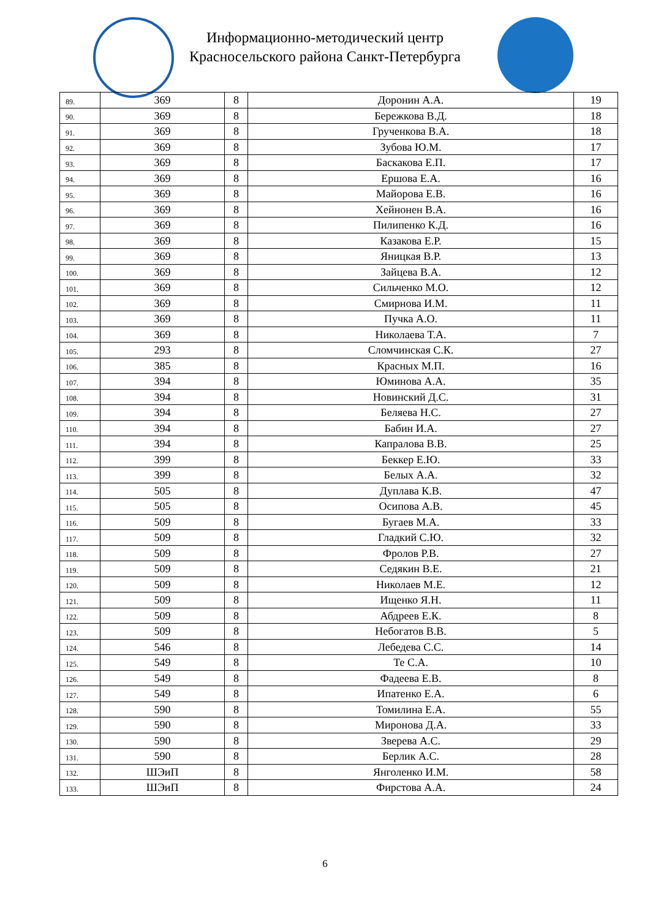Информационно-методический центр
Красносельского района Санкт-Петербурга
| 89. | 369 | 8 | Доронин А.А. | 19 |
| 90. | 369 | 8 | Бережкова В.Д. | 18 |
| 91. | 369 | 8 | Грученкова В.А. | 18 |
| 92. | 369 | 8 | Зубова Ю.М. | 17 |
| 93. | 369 | 8 | Баскакова Е.П. | 17 |
| 94. | 369 | 8 | Ершова Е.А. | 16 |
| 95. | 369 | 8 | Майорова Е.В. | 16 |
| 96. | 369 | 8 | Хейнонен В.А. | 16 |
| 97. | 369 | 8 | Пилипенко К.Д. | 16 |
| 98. | 369 | 8 | Казакова Е.Р. | 15 |
| 99. | 369 | 8 | Яницкая В.Р. | 13 |
| 100. | 369 | 8 | Зайцева В.А. | 12 |
| 101. | 369 | 8 | Сильченко М.О. | 12 |
| 102. | 369 | 8 | Смирнова И.М. | 11 |
| 103. | 369 | 8 | Пучка А.О. | 11 |
| 104. | 369 | 8 | Николаева Т.А. | 7 |
| 105. | 293 | 8 | Сломчинская С.К. | 27 |
| 106. | 385 | 8 | Красных М.П. | 16 |
| 107. | 394 | 8 | Юминова А.А. | 35 |
| 108. | 394 | 8 | Новинский Д.С. | 31 |
| 109. | 394 | 8 | Беляева Н.С. | 27 |
| 110. | 394 | 8 | Бабин И.А. | 27 |
| 111. | 394 | 8 | Капралова В.В. | 25 |
| 112. | 399 | 8 | Беккер Е.Ю. | 33 |
| 113. | 399 | 8 | Белых А.А. | 32 |
| 114. | 505 | 8 | Дуплава К.В. | 47 |
| 115. | 505 | 8 | Осипова А.В. | 45 |
| 116. | 509 | 8 | Бугаев М.А. | 33 |
| 117. | 509 | 8 | Гладкий С.Ю. | 32 |
| 118. | 509 | 8 | Фролов Р.В. | 27 |
| 119. | 509 | 8 | Седякин В.Е. | 21 |
| 120. | 509 | 8 | Николаев М.Е. | 12 |
| 121. | 509 | 8 | Ищенко Я.Н. | 11 |
| 122. | 509 | 8 | Абдреев Е.К. | 8 |
| 123. | 509 | 8 | Небогатов В.В. | 5 |
| 124. | 546 | 8 | Лебедева С.С. | 14 |
| 125. | 549 | 8 | Те С.А. | 10 |
| 126. | 549 | 8 | Фадеева Е.В. | 8 |
| 127. | 549 | 8 | Ипатенко Е.А. | 6 |
| 128. | 590 | 8 | Томилина Е.А. | 55 |
| 129. | 590 | 8 | Миронова Д.А. | 33 |
| 130. | 590 | 8 | Зверева А.С. | 29 |
| 131. | 590 | 8 | Берлик А.С. | 28 |
| 132. | ШЭиП | 8 | Янголенко И.М. | 58 |
| 133. | ШЭиП | 8 | Фирстова А.А. | 24 |
6